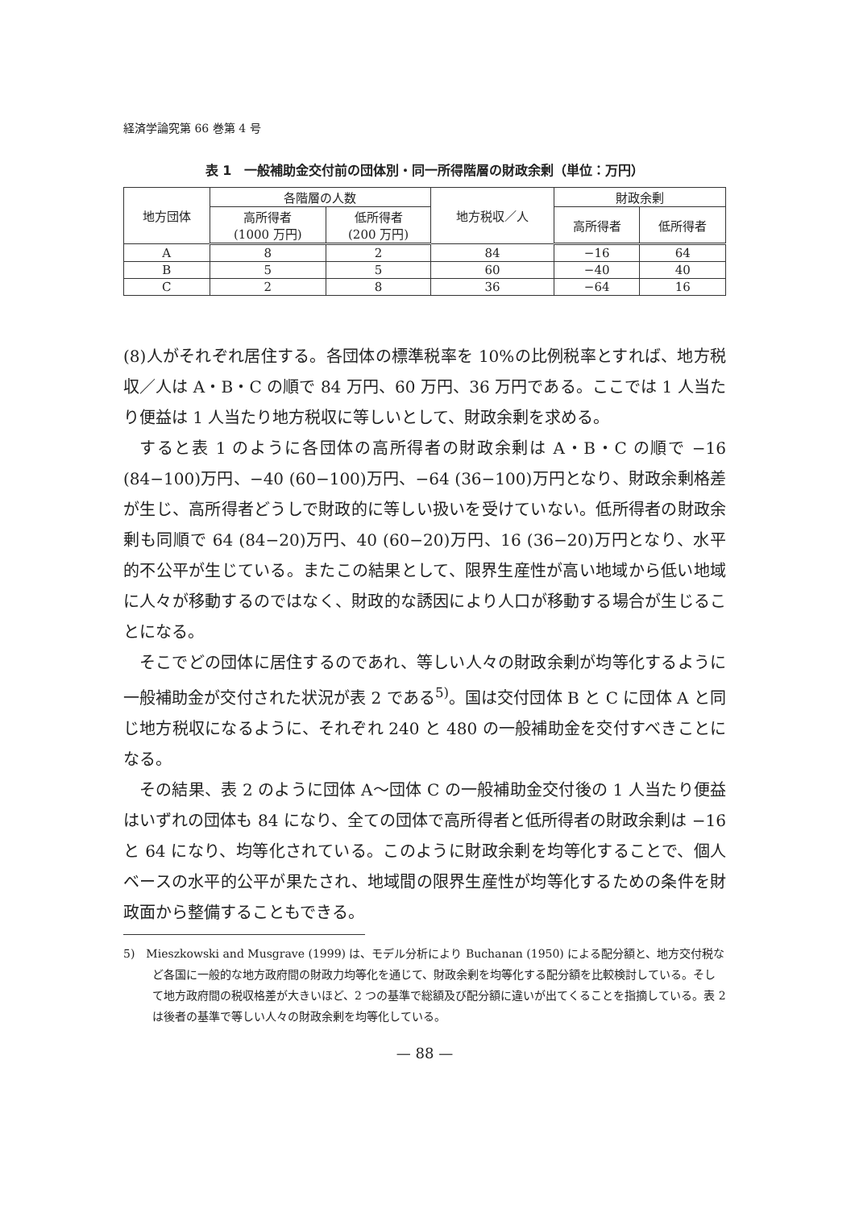経済学論究第 66 巻第 4 号
表 1　一般補助金交付前の団体別・同一所得階層の財政余剰（単位：万円）
| 地方団体 | 各階層の人数 | | 地方税収／人 | 財政余剰 | |
| --- | --- | --- | --- | --- | --- |
| | 高所得者 (1000 万円) | 低所得者 (200 万円) | | 高所得者 | 低所得者 |
| A | 8 | 2 | 84 | −16 | 64 |
| B | 5 | 5 | 60 | −40 | 40 |
| C | 2 | 8 | 36 | −64 | 16 |
(8)人がそれぞれ居住する。各団体の標準税率を 10%の比例税率とすれば、地方税収／人は A・B・C の順で 84 万円、60 万円、36 万円である。ここでは 1 人当たり便益は 1 人当たり地方税収に等しいとして、財政余剰を求める。
すると表 1 のように各団体の高所得者の財政余剰は A・B・C の順で −16 (84−100)万円、−40 (60−100)万円、−64 (36−100)万円となり、財政余剰格差が生じ、高所得者どうしで財政的に等しい扱いを受けていない。低所得者の財政余剰も同順で 64 (84−20)万円、40 (60−20)万円、16 (36−20)万円となり、水平的不公平が生じている。またこの結果として、限界生産性が高い地域から低い地域に人々が移動するのではなく、財政的な誘因により人口が移動する場合が生じることになる。
そこでどの団体に居住するのであれ、等しい人々の財政余剰が均等化するように一般補助金が交付された状況が表 2 である<sup>5)</sup>。国は交付団体 B と C に団体 A と同じ地方税収になるように、それぞれ 240 と 480 の一般補助金を交付すべきことになる。
その結果、表 2 のように団体 A〜団体 C の一般補助金交付後の 1 人当たり便益はいずれの団体も 84 になり、全ての団体で高所得者と低所得者の財政余剰は −16 と 64 になり、均等化されている。このように財政余剰を均等化することで、個人ベースの水平的公平が果たされ、地域間の限界生産性が均等化するための条件を財政面から整備することもできる。
5)　Mieszkowski and Musgrave (1999) は、モデル分析により Buchanan (1950) による配分額と、地方交付税など各国に一般的な地方政府間の財政力均等化を通じて、財政余剰を均等化する配分額を比較検討している。そして地方政府間の税収格差が大きいほど、2 つの基準で総額及び配分額に違いが出てくることを指摘している。表 2 は後者の基準で等しい人々の財政余剰を均等化している。
— 88 —